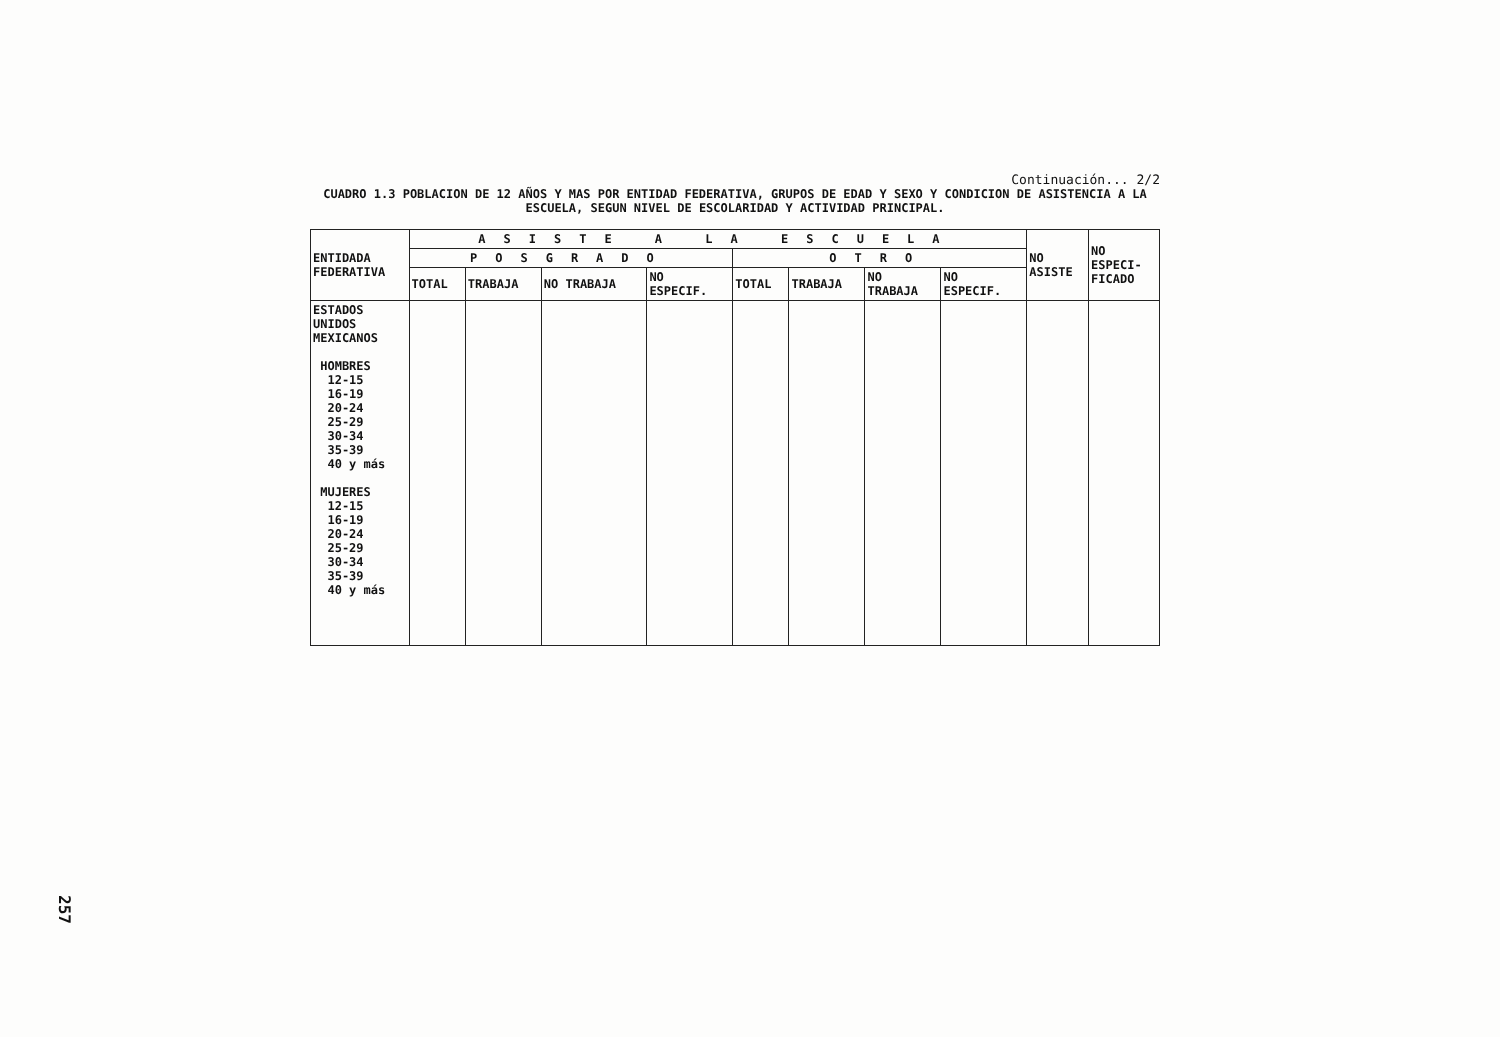Continuación... 2/2
CUADRO 1.3 POBLACION DE 12 AÑOS Y MAS POR ENTIDAD FEDERATIVA, GRUPOS DE EDAD Y SEXO Y CONDICION DE ASISTENCIA A LA ESCUELA, SEGUN NIVEL DE ESCOLARIDAD Y ACTIVIDAD PRINCIPAL.
| ENTIDADA FEDERATIVA | ASISTE A LA ESCUELA | | | | | | | | NO ASISTE | NO ESPECI- FICADO |
| --- | --- | --- | --- | --- | --- | --- | --- | --- | --- | --- |
| | POSGRADO | | | | OTRO | | | | | |
| | TOTAL | TRABAJA | NO TRABAJA | NO ESPECIF. | TOTAL | TRABAJA | NO TRABAJA | NO ESPECIF. | | |
| ESTADOS UNIDOS MEXICANOS HOMBRES 12-15 16-19 20-24 25-29 30-34 35-39 40 y más MUJERES 12-15 16-19 20-24 25-29 30-34 35-39 40 y más | | | | | | | | | | |
257